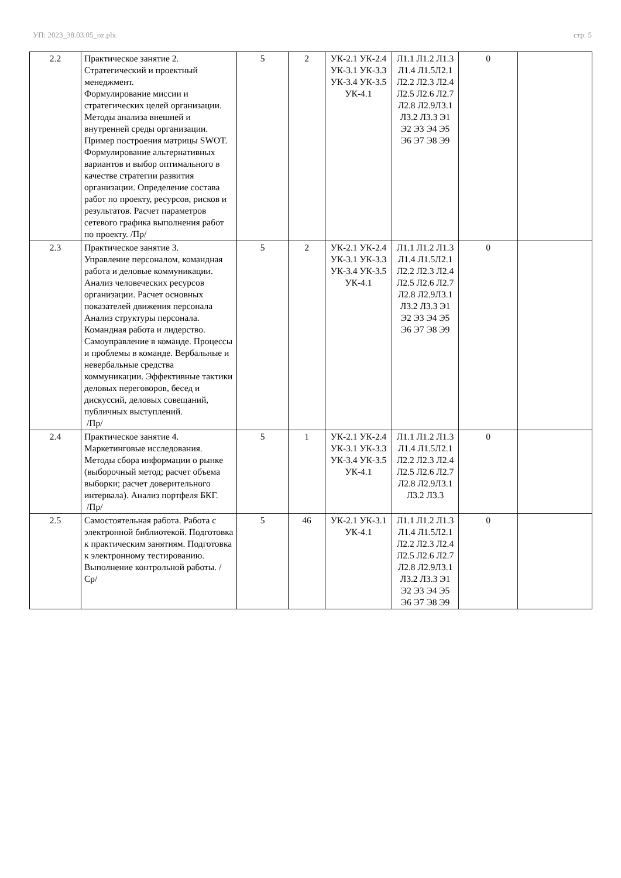УП: 2023_38.03.05_oz.plx стр. 5
| 2.2 | Практическое занятие 2. Стратегический и проектный менеджмент. Формулирование миссии и стратегических целей организации. Методы анализа внешней и внутренней среды организации. Пример построения матрицы SWOT. Формулирование альтернативных вариантов и выбор оптимального в качестве стратегии развития организации. Определение состава работ по проекту, ресурсов, рисков и результатов. Расчет параметров сетевого графика выполнения работ по проекту. /Пр/ | 5 | 2 | УК-2.1 УК-2.4 УК-3.1 УК-3.3 УК-3.4 УК-3.5 УК-4.1 | Л1.1 Л1.2 Л1.3 Л1.4 Л1.5Л2.1 Л2.2 Л2.3 Л2.4 Л2.5 Л2.6 Л2.7 Л2.8 Л2.9Л3.1 Л3.2 Л3.3 Э1 Э2 Э3 Э4 Э5 Э6 Э7 Э8 Э9 | 0 | |
| 2.3 | Практическое занятие 3. Управление персоналом, командная работа и деловые коммуникации. Анализ человеческих ресурсов организации. Расчет основных показателей движения персонала Анализ структуры персонала. Командная работа и лидерство. Самоуправление в команде. Процессы и проблемы в команде. Вербальные и невербальные средства коммуникации. Эффективные тактики деловых переговоров, бесед и дискуссий, деловых совещаний, публичных выступлений. /Пр/ | 5 | 2 | УК-2.1 УК-2.4 УК-3.1 УК-3.3 УК-3.4 УК-3.5 УК-4.1 | Л1.1 Л1.2 Л1.3 Л1.4 Л1.5Л2.1 Л2.2 Л2.3 Л2.4 Л2.5 Л2.6 Л2.7 Л2.8 Л2.9Л3.1 Л3.2 Л3.3 Э1 Э2 Э3 Э4 Э5 Э6 Э7 Э8 Э9 | 0 | |
| 2.4 | Практическое занятие 4. Маркетинговые исследования. Методы сбора информации о рынке (выборочный метод; расчет объема выборки; расчет доверительного интервала). Анализ портфеля БКГ. /Пр/ | 5 | 1 | УК-2.1 УК-2.4 УК-3.1 УК-3.3 УК-3.4 УК-3.5 УК-4.1 | Л1.1 Л1.2 Л1.3 Л1.4 Л1.5Л2.1 Л2.2 Л2.3 Л2.4 Л2.5 Л2.6 Л2.7 Л2.8 Л2.9Л3.1 Л3.2 Л3.3 | 0 | |
| 2.5 | Самостоятельная работа. Работа с электронной библиотекой. Подготовка к практическим занятиям. Подготовка к электронному тестированию. Выполнение контрольной работы. /Ср/ | 5 | 46 | УК-2.1 УК-3.1 УК-4.1 | Л1.1 Л1.2 Л1.3 Л1.4 Л1.5Л2.1 Л2.2 Л2.3 Л2.4 Л2.5 Л2.6 Л2.7 Л2.8 Л2.9Л3.1 Л3.2 Л3.3 Э1 Э2 Э3 Э4 Э5 Э6 Э7 Э8 Э9 | 0 | |